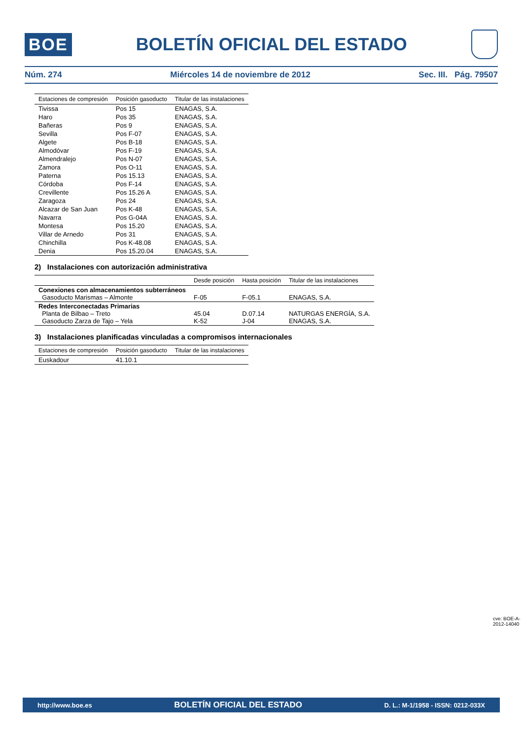BOE
BOLETÍN OFICIAL DEL ESTADO
Núm. 274 Miércoles 14 de noviembre de 2012 Sec. III. Pág. 79507
| Estaciones de compresión | Posición gasoducto | Titular de las instalaciones |
| --- | --- | --- |
| Tivissa | Pos 15 | ENAGAS, S.A. |
| Haro | Pos 35 | ENAGAS, S.A. |
| Bañeras | Pos 9 | ENAGAS, S.A. |
| Sevilla | Pos F-07 | ENAGAS, S.A. |
| Algete | Pos B-18 | ENAGAS, S.A. |
| Almodóvar | Pos F-19 | ENAGAS, S.A. |
| Almendralejo | Pos N-07 | ENAGAS, S.A. |
| Zamora | Pos O-11 | ENAGAS, S.A. |
| Paterna | Pos 15.13 | ENAGAS, S.A. |
| Córdoba | Pos F-14 | ENAGAS, S.A. |
| Crevillente | Pos 15.26 A | ENAGAS, S.A. |
| Zaragoza | Pos 24 | ENAGAS, S.A. |
| Alcazar de San Juan | Pos K-48 | ENAGAS, S.A. |
| Navarra | Pos G-04A | ENAGAS, S.A. |
| Montesa | Pos 15.20 | ENAGAS, S.A. |
| Villar de Arnedo | Pos 31 | ENAGAS, S.A. |
| Chinchilla | Pos K-48.08 | ENAGAS, S.A. |
| Denia | Pos 15.20.04 | ENAGAS, S.A. |
2) Instalaciones con autorización administrativa
| | Desde posición | Hasta posición | Titular de las instalaciones |
| --- | --- | --- | --- |
| Conexiones con almacenamientos subterráneos Gasoducto Marismas – Almonte | F-05 | F-05.1 | ENAGAS, S.A. |
| Redes Interconectadas Primarias Planta de Bilbao – Treto Gasoducto Zarza de Tajo – Yela | 45.04 K-52 | D.07.14 J-04 | NATURGAS ENERGÍA, S.A. ENAGAS, S.A. |
3) Instalaciones planificadas vinculadas a compromisos internacionales
| Estaciones de compresión | Posición gasoducto | Titular de las instalaciones |
| --- | --- | --- |
| Euskadour | 41.10.1 | |
cve: BOE-A-2012-14040
http://www.boe.es BOLETÍN OFICIAL DEL ESTADO D. L.: M-1/1958 - ISSN: 0212-033X